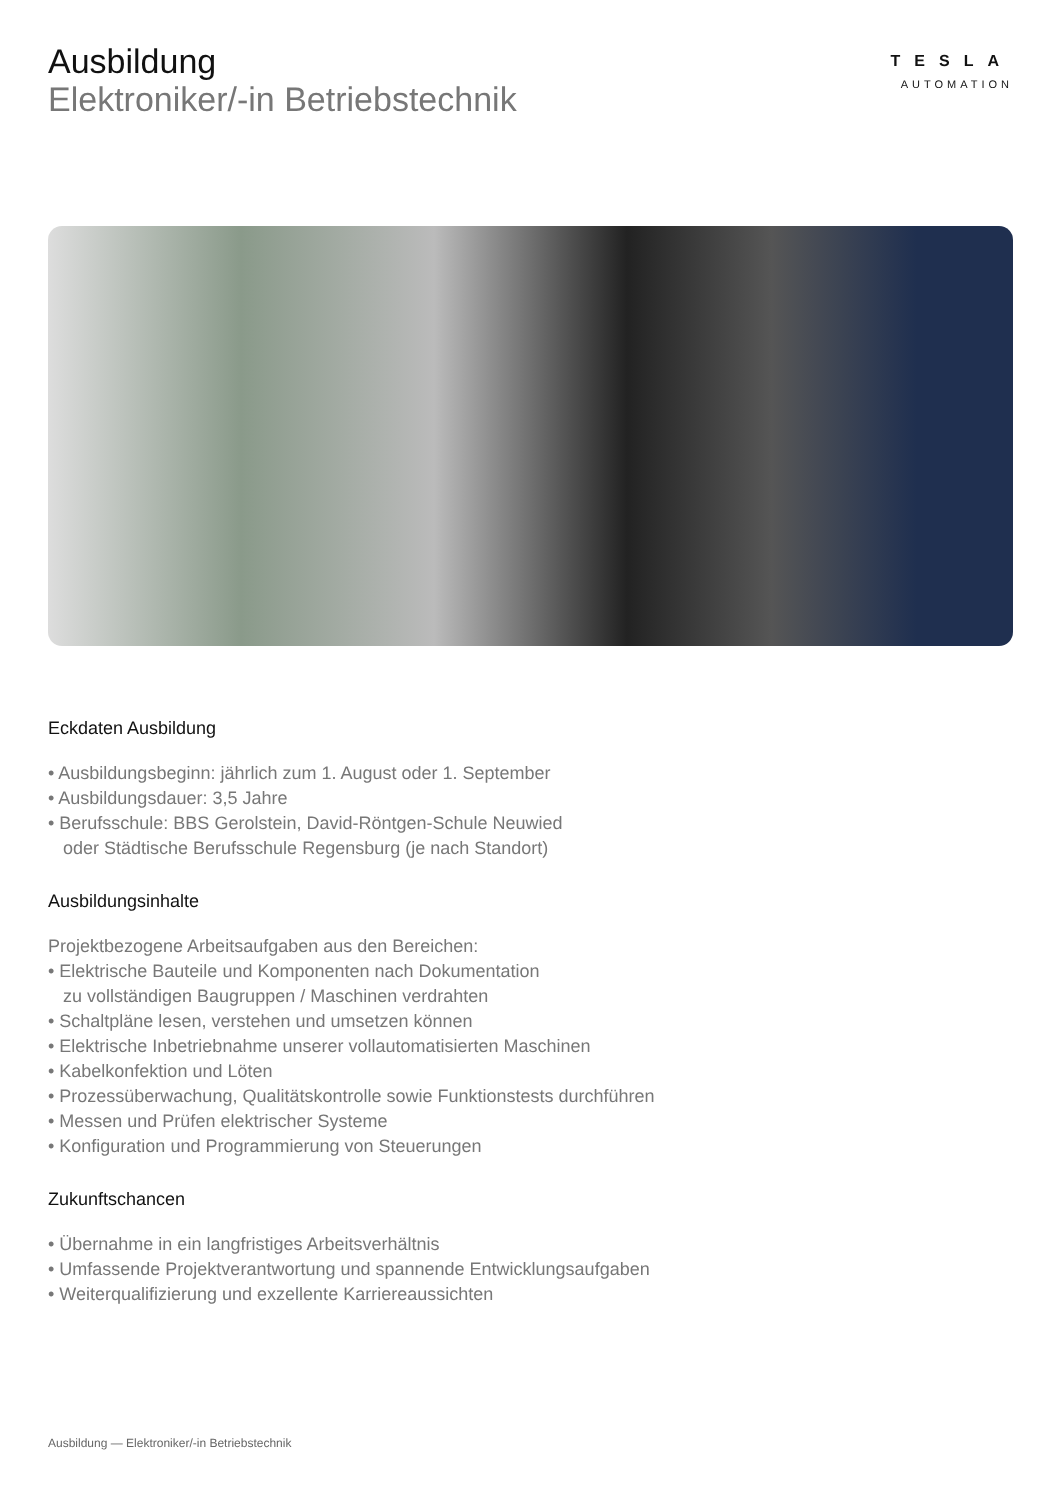Ausbildung
Elektroniker/-in Betriebstechnik
TESLA
AUTOMATION
Eckdaten Ausbildung
• Ausbildungsbeginn: jährlich zum 1. August oder 1. September
• Ausbildungsdauer: 3,5 Jahre
• Berufsschule: BBS Gerolstein, David-Röntgen-Schule Neuwied
oder Städtische Berufsschule Regensburg (je nach Standort)
Ausbildungsinhalte
Projektbezogene Arbeitsaufgaben aus den Bereichen:
• Elektrische Bauteile und Komponenten nach Dokumentation
zu vollständigen Baugruppen / Maschinen verdrahten
• Schaltpläne lesen, verstehen und umsetzen können
• Elektrische Inbetriebnahme unserer vollautomatisierten Maschinen
• Kabelkonfektion und Löten
• Prozessüberwachung, Qualitätskontrolle sowie Funktionstests durchführen
• Messen und Prüfen elektrischer Systeme
• Konfiguration und Programmierung von Steuerungen
Zukunftschancen
• Übernahme in ein langfristiges Arbeitsverhältnis
• Umfassende Projektverantwortung und spannende Entwicklungsaufgaben
• Weiterqualifizierung und exzellente Karriereaussichten
Ausbildung — Elektroniker/-in Betriebstechnik